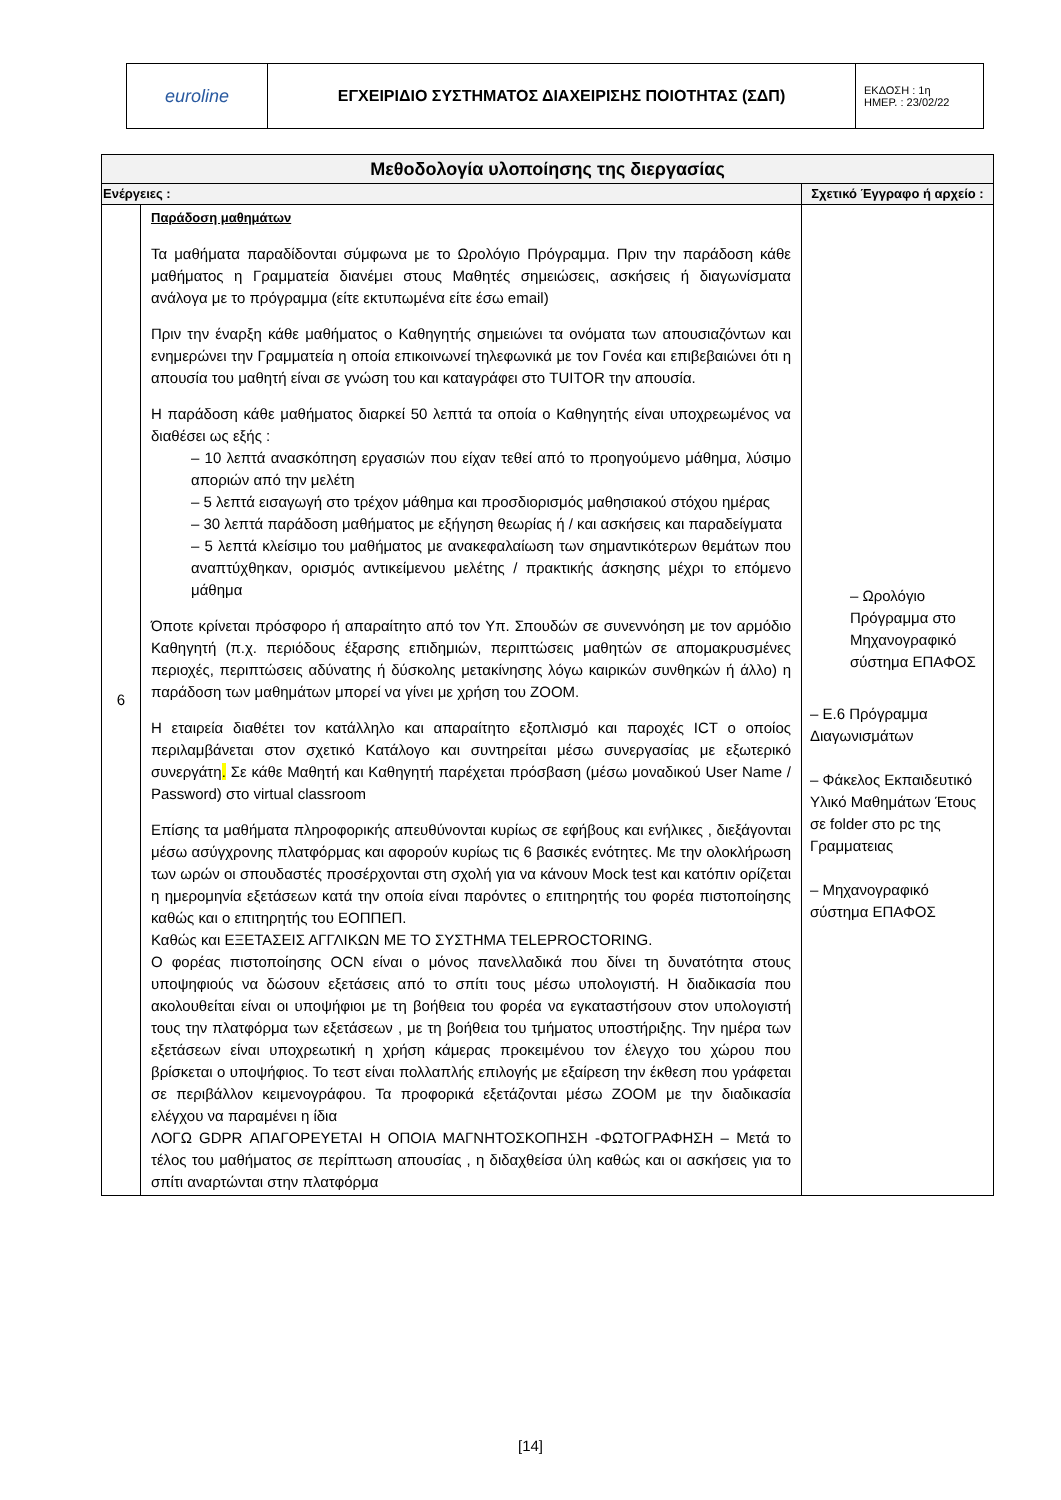| euroline | ΕΓΧΕΙΡΙΔΙΟ ΣΥΣΤΗΜΑΤΟΣ ΔΙΑΧΕΙΡΙΣΗΣ ΠΟΙΟΤΗΤΑΣ (ΣΔΠ) | ΕΚΔΟΣΗ : 1η ΗΜΕΡ. : 23/02/22 |
| Μεθοδολογία υλοποίησης της διεργασίας | | |
| --- | --- | --- |
| Ενέργειες : | | Σχετικό Έγγραφο ή αρχείο : |
| 6 | Παράδοση μαθημάτων Τα μαθήματα παραδίδονται σύμφωνα με το Ωρολόγιο Πρόγραμμα. Πριν την παράδοση κάθε μαθήματος η Γραμματεία διανέμει στους Μαθητές σημειώσεις, ασκήσεις ή διαγωνίσματα ανάλογα με το πρόγραμμα (είτε εκτυπωμένα είτε έσω email) Πριν την έναρξη κάθε μαθήματος ο Καθηγητής σημειώνει τα ονόματα των απουσιαζόντων και ενημερώνει την Γραμματεία η οποία επικοινωνεί τηλεφωνικά με τον Γονέα και επιβεβαιώνει ότι η απουσία του μαθητή είναι σε γνώση του και καταγράφει στο TUITOR την απουσία. Η παράδοση κάθε μαθήματος διαρκεί 50 λεπτά τα οποία ο Καθηγητής είναι υποχρεωμένος να διαθέσει ως εξής : – 10 λεπτά ανασκόπηση εργασιών που είχαν τεθεί από το προηγούμενο μάθημα, λύσιμο αποριών από την μελέτη – 5 λεπτά εισαγωγή στο τρέχον μάθημα και προσδιορισμός μαθησιακού στόχου ημέρας – 30 λεπτά παράδοση μαθήματος με εξήγηση θεωρίας ή / και ασκήσεις και παραδείγματα – 5 λεπτά κλείσιμο του μαθήματος με ανακεφαλαίωση των σημαντικότερων θεμάτων που αναπτύχθηκαν, ορισμός αντικείμενου μελέτης / πρακτικής άσκησης μέχρι το επόμενο μάθημα Όποτε κρίνεται πρόσφορο ή απαραίτητο από τον Υπ. Σπουδών σε συνεννόηση με τον αρμόδιο Καθηγητή (π.χ. περιόδους έξαρσης επιδημιών, περιπτώσεις μαθητών σε απομακρυσμένες περιοχές, περιπτώσεις αδύνατης ή δύσκολης μετακίνησης λόγω καιρικών συνθηκών ή άλλο) η παράδοση των μαθημάτων μπορεί να γίνει με χρήση του ZOOM. Η εταιρεία διαθέτει τον κατάλληλο και απαραίτητο εξοπλισμό και παροχές ICT ο οποίος περιλαμβάνεται στον σχετικό Κατάλογο και συντηρείται μέσω συνεργασίας με εξωτερικό συνεργάτη . Σε κάθε Μαθητή και Καθηγητή παρέχεται πρόσβαση (μέσω μοναδικού User Name / Password) στο virtual classroom Επίσης τα μαθήματα πληροφορικής απευθύνονται κυρίως σε εφήβους και ενήλικες , διεξάγονται μέσω ασύγχρονης πλατφόρμας και αφορούν κυρίως τις 6 βασικές ενότητες. Με την ολοκλήρωση των ωρών οι σπουδαστές προσέρχονται στη σχολή για να κάνουν Mock test και κατόπιν ορίζεται η ημερομηνία εξετάσεων κατά την οποία είναι παρόντες ο επιτηρητής του φορέα πιστοποίησης καθώς και ο επιτηρητής του ΕΟΠΠΕΠ. Καθώς και ΕΞΕΤΑΣΕΙΣ ΑΓΓΛΙΚΩΝ ΜΕ ΤΟ ΣΥΣΤΗΜΑ TELEPROCTORING. Ο φορέας πιστοποίησης OCN είναι ο μόνος πανελλαδικά που δίνει τη δυνατότητα στους υποψηφιούς να δώσουν εξετάσεις από το σπίτι τους μέσω υπολογιστή. Η διαδικασία που ακολουθείται είναι οι υποψήφιοι με τη βοήθεια του φορέα να εγκαταστήσουν στον υπολογιστή τους την πλατφόρμα των εξετάσεων , με τη βοήθεια του τμήματος υποστήριξης. Την ημέρα των εξετάσεων είναι υποχρεωτική η χρήση κάμερας προκειμένου τον έλεγχο του χώρου που βρίσκεται ο υποψήφιος. Το τεστ είναι πολλαπλής επιλογής με εξαίρεση την έκθεση που γράφεται σε περιβάλλον κειμενογράφου. Τα προφορικά εξετάζονται μέσω ZOOM με την διαδικασία ελέγχου να παραμένει η ίδια ΛΟΓΩ GDPR ΑΠΑΓΟΡΕΥΕΤΑΙ Η ΟΠΟΙΑ ΜΑΓΝΗΤΟΣΚΟΠΗΣΗ -ΦΩΤΟΓΡΑΦΗΣΗ – Μετά το τέλος του μαθήματος σε περίπτωση απουσίας , η διδαχθείσα ύλη καθώς και οι ασκήσεις για το σπίτι αναρτώνται στην πλατφόρμα | – Ωρολόγιο Πρόγραμμα στο Μηχανογραφικό σύστημα ΕΠΑΦΟΣ – Ε.6 Πρόγραμμα Διαγωνισμάτων – Φάκελος Εκπαιδευτικό Υλικό Μαθημάτων Έτους σε folder στο pc της Γραμματειας – Μηχανογραφικό σύστημα ΕΠΑΦΟΣ |
[14]